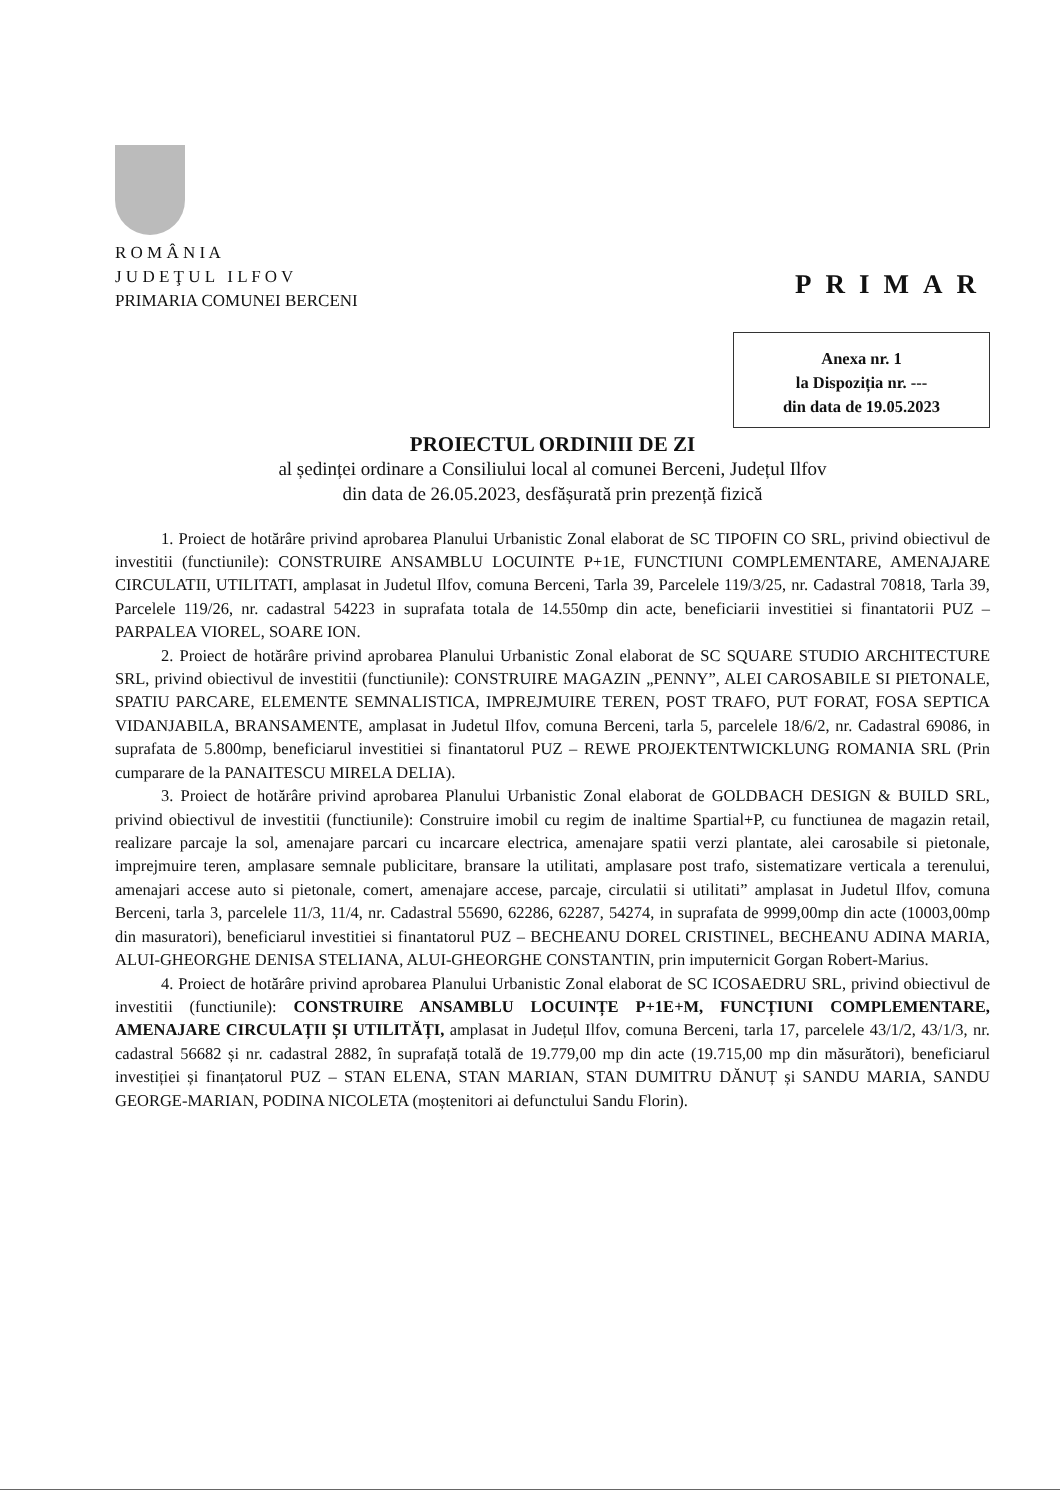R O M Â N I A
J U D E Ţ U L I L F O V
PRIMARIA COMUNEI BERCENI
PRIMAR
Anexa nr. 1
la Dispoziția nr. ---
din data de 19.05.2023
PROIECTUL ORDINIII DE ZI
al ședinței ordinare a Consiliului local al comunei Berceni, Județul Ilfov
din data de 26.05.2023, desfășurată prin prezență fizică
1. Proiect de hotărâre privind aprobarea Planului Urbanistic Zonal elaborat de SC TIPOFIN CO SRL, privind obiectivul de investitii (functiunile): CONSTRUIRE ANSAMBLU LOCUINTE P+1E, FUNCTIUNI COMPLEMENTARE, AMENAJARE CIRCULATII, UTILITATI, amplasat in Judetul Ilfov, comuna Berceni, Tarla 39, Parcelele 119/3/25, nr. Cadastral 70818, Tarla 39, Parcelele 119/26, nr. cadastral 54223 in suprafata totala de 14.550mp din acte, beneficiarii investitiei si finantatorii PUZ – PARPALEA VIOREL, SOARE ION.
2. Proiect de hotărâre privind aprobarea Planului Urbanistic Zonal elaborat de SC SQUARE STUDIO ARCHITECTURE SRL, privind obiectivul de investitii (functiunile): CONSTRUIRE MAGAZIN „PENNY”, ALEI CAROSABILE SI PIETONALE, SPATIU PARCARE, ELEMENTE SEMNALISTICA, IMPREJMUIRE TEREN, POST TRAFO, PUT FORAT, FOSA SEPTICA VIDANJABILA, BRANSAMENTE, amplasat in Judetul Ilfov, comuna Berceni, tarla 5, parcelele 18/6/2, nr. Cadastral 69086, in suprafata de 5.800mp, beneficiarul investitiei si finantatorul PUZ – REWE PROJEKTENTWICKLUNG ROMANIA SRL (Prin cumparare de la PANAITESCU MIRELA DELIA).
3. Proiect de hotărâre privind aprobarea Planului Urbanistic Zonal elaborat de GOLDBACH DESIGN & BUILD SRL, privind obiectivul de investitii (functiunile): Construire imobil cu regim de inaltime Spartial+P, cu functiunea de magazin retail, realizare parcaje la sol, amenajare parcari cu incarcare electrica, amenajare spatii verzi plantate, alei carosabile si pietonale, imprejmuire teren, amplasare semnale publicitare, bransare la utilitati, amplasare post trafo, sistematizare verticala a terenului, amenajari accese auto si pietonale, comert, amenajare accese, parcaje, circulatii si utilitati” amplasat in Judetul Ilfov, comuna Berceni, tarla 3, parcelele 11/3, 11/4, nr. Cadastral 55690, 62286, 62287, 54274, in suprafata de 9999,00mp din acte (10003,00mp din masuratori), beneficiarul investitiei si finantatorul PUZ – BECHEANU DOREL CRISTINEL, BECHEANU ADINA MARIA, ALUI-GHEORGHE DENISA STELIANA, ALUI-GHEORGHE CONSTANTIN, prin imputernicit Gorgan Robert-Marius.
4. Proiect de hotărâre privind aprobarea Planului Urbanistic Zonal elaborat de SC ICOSAEDRU SRL, privind obiectivul de investitii (functiunile): CONSTRUIRE ANSAMBLU LOCUINȚE P+1E+M, FUNCȚIUNI COMPLEMENTARE, AMENAJARE CIRCULAȚII ȘI UTILITĂȚI, amplasat in Județul Ilfov, comuna Berceni, tarla 17, parcelele 43/1/2, 43/1/3, nr. cadastral 56682 și nr. cadastral 2882, în suprafață totală de 19.779,00 mp din acte (19.715,00 mp din măsurători), beneficiarul investiției și finanțatorul PUZ – STAN ELENA, STAN MARIAN, STAN DUMITRU DĂNUȚ și SANDU MARIA, SANDU GEORGE-MARIAN, PODINA NICOLETA (moștenitori ai defunctului Sandu Florin).